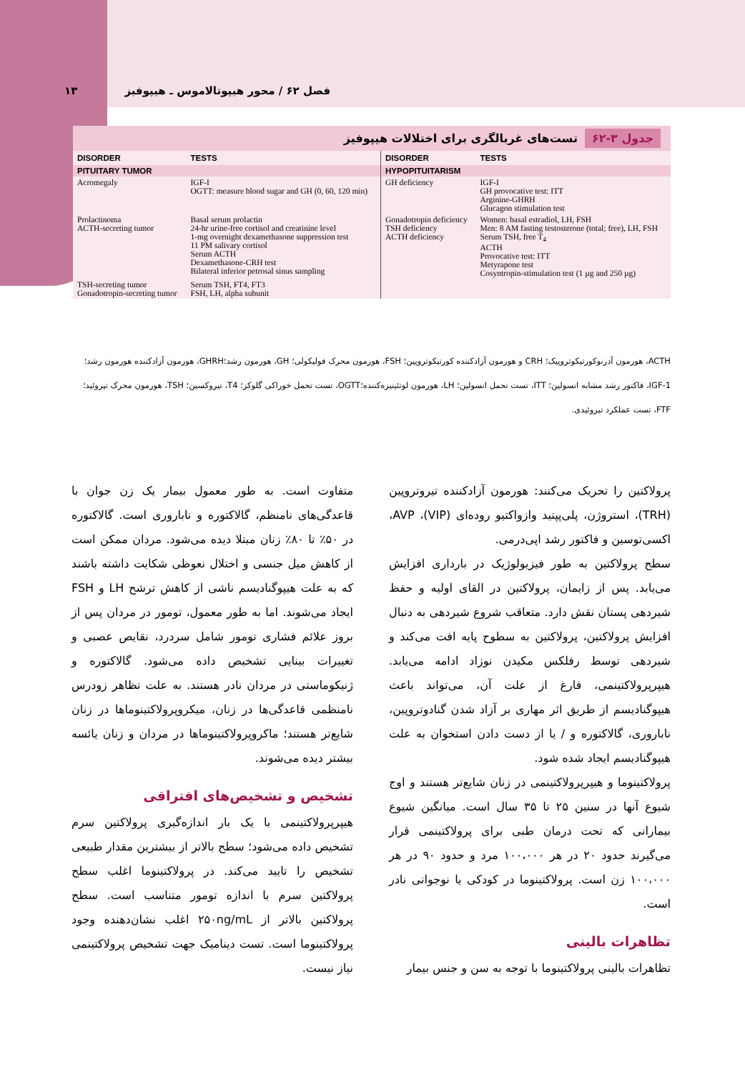فصل ۶۲ / محور هیپوتالاموس ـ هیپوفیز ۱۳
جدول ۳-۶۲ تست‌های غربالگری برای اختلالات هیپوفیز
| DISORDER | TESTS | DISORDER | TESTS |
| --- | --- | --- | --- |
| PITUITARY TUMOR | | HYPOPITUITARISM | |
| Acromegaly | IGF-I OGTT: measure blood sugar and GH (0, 60, 120 min) | GH deficiency | IGF-I GH provocative test: ITT Arginine-GHRH Glucagon stimulation test |
| Prolactinoma ACTH-secreting tumor | Basal serum prolactin 24-hr urine-free cortisol and creatinine level 1-mg overnight dexamethasone suppression test 11 PM salivary cortisol Serum ACTH Dexamethasone-CRH test Bilateral inferior petrosal sinus sampling | Gonadotropin deficiency TSH deficiency ACTH deficiency | Women: basal estradiol, LH, FSH Men: 8 AM fasting testosterone (total; free), LH, FSH Serum TSH, free T<sub>4</sub> ACTH Provocative test: ITT Metyrapone test Cosyntropin-stimulation test (1 µg and 250 µg) |
| TSH-secreting tumor Gonadotropin-secreting tumor | Serum TSH, FT4, FT3 FSH, LH, alpha subunit | | |
ACTH، هورمون آدرنوکورتیکوتروپیک؛ CRH و هورمون آزادکننده کورتیکوتروپین؛ FSH، هورمون محرک فولیکولی؛ GH، هورمون رشد؛GHRH، هورمون آزادکننده هورمون رشد؛IGF-1، فاکتور رشد مشابه انسولین؛ ITT، تست تحمل انسولین؛ LH، هورمون لوتئینیزه‌کننده؛OGTT، تست تحمل خوراکی گلوکز؛ T4، تیروکسین؛ TSH، هورمون محرک تیروئید؛ FTF، تست عملکرد تیروئیدی.
پرولاکتین را تحریک می‌کنند: هورمون آزادکننده تیروتروپین (TRH)، استروژن، پلی‌پپتید وازواکتیو روده‌ای (VIP)، AVP، اکسی‌توسین و فاکتور رشد اپی‌درمی.
سطح پرولاکتین به طور فیزیولوژیک در بارداری افزایش می‌یابد. پس از زایمان، پرولاکتین در القای اولیه و حفظ شیردهی پستان نقش دارد. متعاقب شروع شیردهی به دنبال افزایش پرولاکتین، پرولاکتین به سطوح پایه افت می‌کند و شیردهی توسط رفلکس مکیدن نوزاد ادامه می‌یابد. هیپرپرولاکتینمی، فارغ از علت آن، می‌تواند باعث هیپوگنادیسم از طریق اثر مهاری بر آزاد شدن گنادوتروپین، ناباروری، گالاکتوره و / یا از دست دادن استخوان به علت هیپوگنادیسم ایجاد شده شود.
پرولاکتینوما و هیپرپرولاکتینمی در زنان شایع‌تر هستند و اوج شیوع آنها در سنین ۲۵ تا ۳۵ سال است. میانگین شیوع بیمارانی که تحت درمان طبی برای پرولاکتینمی قرار می‌گیرند حدود ۲۰ در هر ۱۰۰،۰۰۰ مرد و حدود ۹۰ در هر ۱۰۰،۰۰۰ زن است. پرولاکتینوما در کودکی یا نوجوانی نادر است.
تظاهرات بالینی
تظاهرات بالینی پرولاکتینوما با توجه به سن و جنس بیمار
متفاوت است. به طور معمول بیمار یک زن جوان با قاعدگی‌های نامنظم، گالاکتوره و ناباروری است. گالاکتوره در ۵۰٪ تا ۸۰٪ زنان مبتلا دیده می‌شود. مردان ممکن است از کاهش میل جنسی و اختلال نعوظی شکایت داشته باشند که به علت هیپوگنادیسم ناشی از کاهش ترشح LH و FSH ایجاد می‌شوند. اما به طور معمول، تومور در مردان پس از بروز علائم فشاری تومور شامل سردرد، نقایص عصبی و تغییرات بینایی تشخیص داده می‌شود. گالاکتوره و ژنیکوماستی در مردان نادر هستند. به علت تظاهر زودرس نامنظمی قاعدگی‌ها در زنان، میکروپرولاکتینوماها در زنان شایع‌تر هستند؛ ماکروپرولاکتینوماها در مردان و زنان یائسه بیشتر دیده می‌شوند.
تشخیص و تشخیص‌های افتراقی
هیپرپرولاکتینمی با یک بار اندازه‌گیری پرولاکتین سرم تشخیص داده می‌شود؛ سطح بالاتر از بیشترین مقدار طبیعی تشخیص را تایید می‌کند. در پرولاکتینوما اغلب سطح پرولاکتین سرم با اندازه تومور متناسب است. سطح پرولاکتین بالاتر از ۲۵۰ng/mL اغلب نشان‌دهنده وجود پرولاکتینوما است. تست دینامیک جهت تشخیص پرولاکتینمی نیاز نیست.